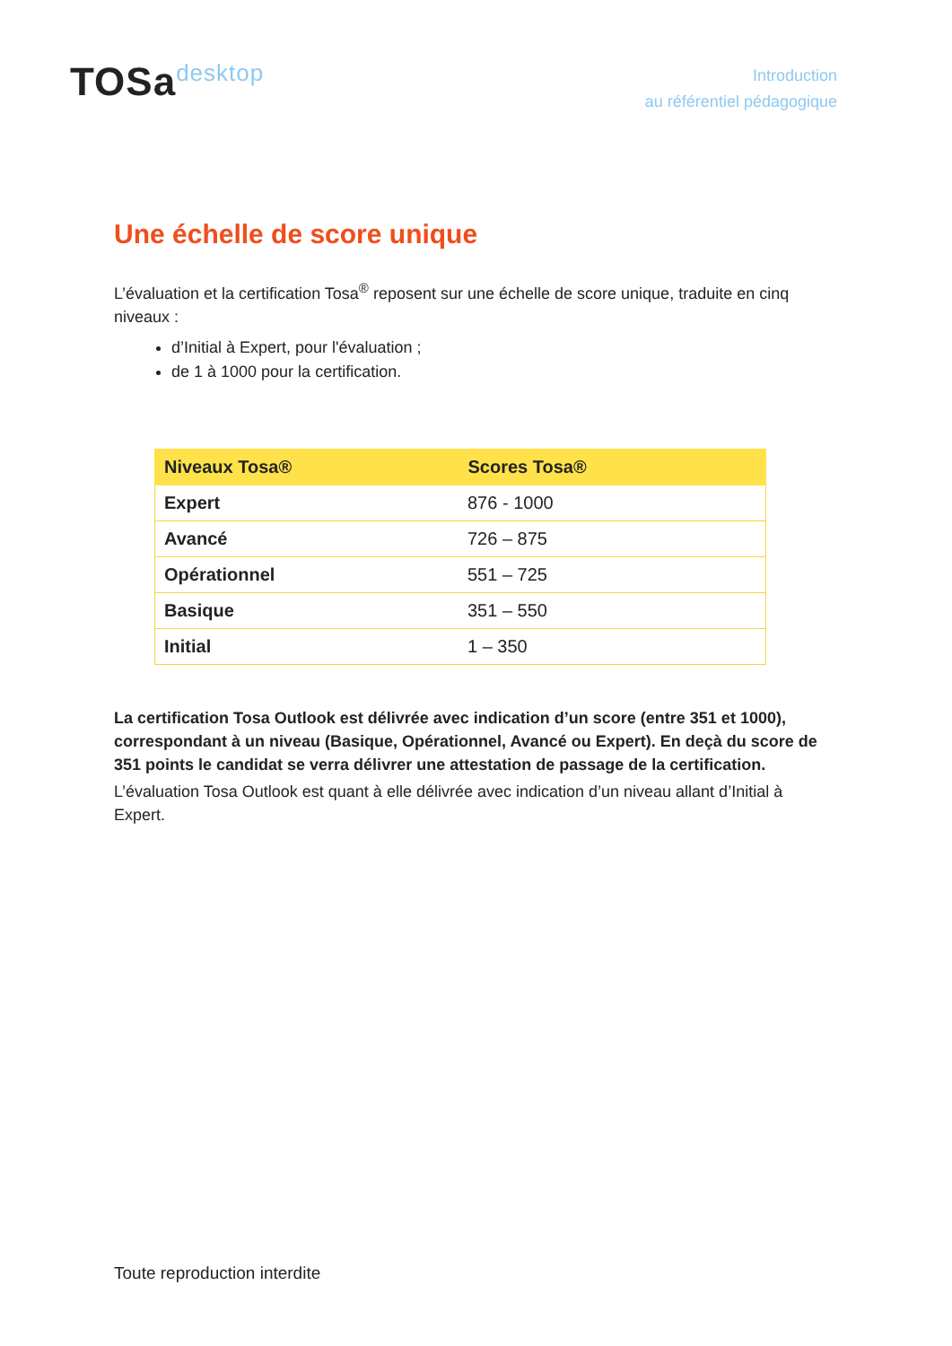TOSadesktop
Introduction
au référentiel pédagogique
Une échelle de score unique
L’évaluation et la certification Tosa<sup>®</sup> reposent sur une échelle de score unique, traduite en cinq niveaux :
d’Initial à Expert, pour l'évaluation ;
de 1 à 1000 pour la certification.
| Niveaux Tosa® | Scores Tosa® |
| --- | --- |
| Expert | 876 - 1000 |
| Avancé | 726 – 875 |
| Opérationnel | 551 – 725 |
| Basique | 351 – 550 |
| Initial | 1 – 350 |
La certification Tosa Outlook est délivrée avec indication d’un score (entre 351 et 1000), correspondant à un niveau (Basique, Opérationnel, Avancé ou Expert). En deçà du score de 351 points le candidat se verra délivrer une attestation de passage de la certification.
L’évaluation Tosa Outlook est quant à elle délivrée avec indication d’un niveau allant d’Initial à Expert.
Toute reproduction interdite